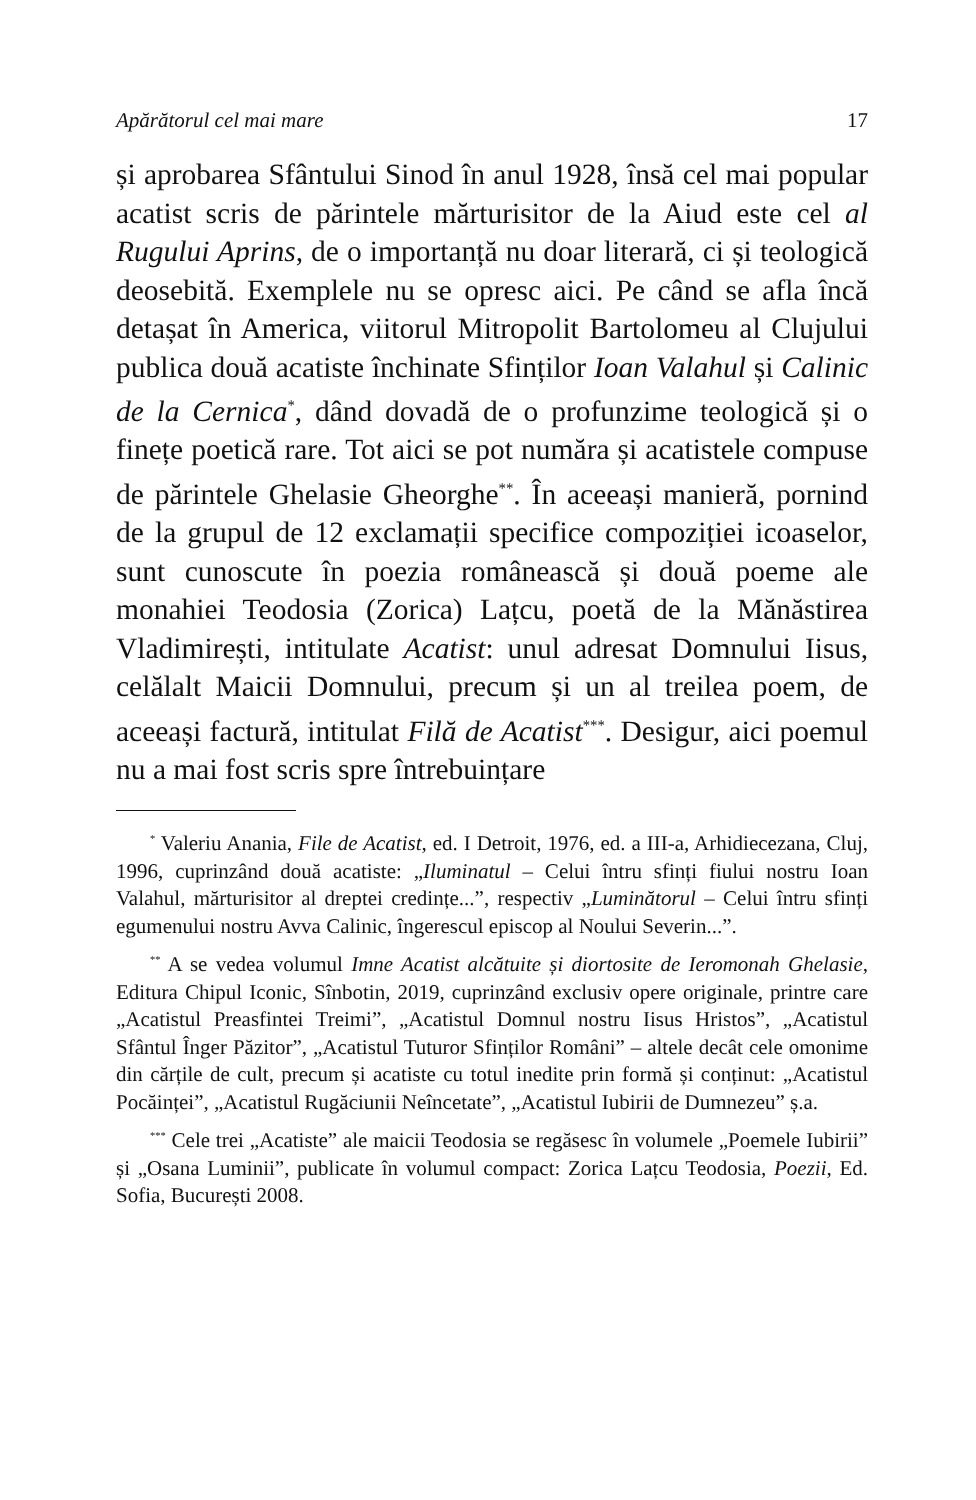Apărătorul cel mai mare 17
și aprobarea Sfântului Sinod în anul 1928, însă cel mai popular acatist scris de părintele mărturisitor de la Aiud este cel al Rugului Aprins, de o importanță nu doar literară, ci și teologică deosebită. Exemplele nu se opresc aici. Pe când se afla încă detașat în America, viitorul Mitropolit Bartolomeu al Clujului publica două acatiste închinate Sfinților Ioan Valahul și Calinic de la Cernica<sup>*</sup>, dând dovadă de o profunzime teologică și o finețe poetică rare. Tot aici se pot număra și acatistele compuse de părintele Ghelasie Gheorghe<sup>**</sup>. În aceeași manieră, pornind de la grupul de 12 exclamații specifice compoziției icoaselor, sunt cunoscute în poezia românească și două poeme ale monahiei Teodosia (Zorica) Lațcu, poetă de la Mănăstirea Vladimirești, intitulate Acatist: unul adresat Domnului Iisus, celălalt Maicii Domnului, precum și un al treilea poem, de aceeași factură, intitulat Filă de Acatist<sup>***</sup>. Desigur, aici poemul nu a mai fost scris spre întrebuințare
<sup>*</sup> Valeriu Anania, File de Acatist, ed. I Detroit, 1976, ed. a III-a, Arhidiecezana, Cluj, 1996, cuprinzând două acatiste: „Iluminatul – Celui întru sfinți fiului nostru Ioan Valahul, mărturisitor al dreptei credințe...”, respectiv „Luminătorul – Celui întru sfinți egumenului nostru Avva Calinic, îngerescul episcop al Noului Severin...”.
<sup>**</sup> A se vedea volumul Imne Acatist alcătuite și diortosite de Ieromonah Ghelasie, Editura Chipul Iconic, Sînbotin, 2019, cuprinzând exclusiv opere originale, printre care „Acatistul Preasfintei Treimi”, „Acatistul Domnul nostru Iisus Hristos”, „Acatistul Sfântul Înger Păzitor”, „Acatistul Tuturor Sfinților Români” – altele decât cele omonime din cărțile de cult, precum și acatiste cu totul inedite prin formă și conținut: „Acatistul Pocăinței”, „Acatistul Rugăciunii Neîncetate”, „Acatistul Iubirii de Dumnezeu” ș.a.
<sup>***</sup> Cele trei „Acatiste” ale maicii Teodosia se regăsesc în volumele „Poemele Iubirii” și „Osana Luminii”, publicate în volumul compact: Zorica Lațcu Teodosia, Poezii, Ed. Sofia, București 2008.